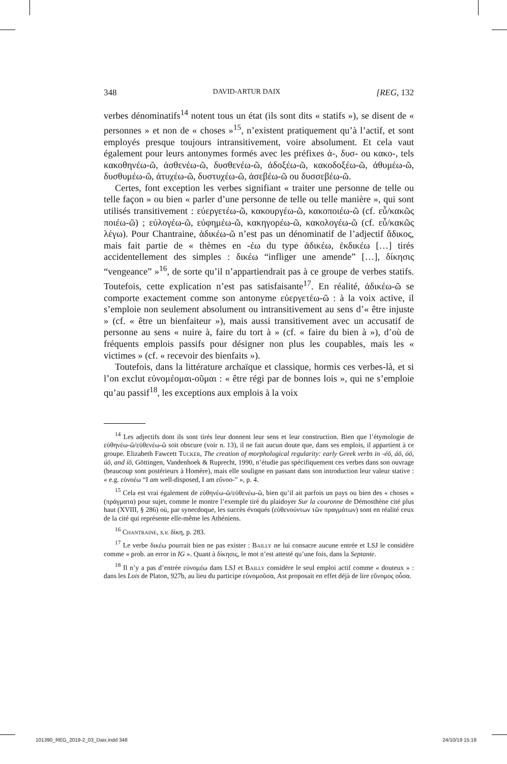348 DAVID-ARTUR DAIX [REG, 132
verbes dénominatifs<sup>14</sup> notent tous un état (ils sont dits « statifs »), se disent de « personnes » et non de « choses »<sup>15</sup>, n’existent pratiquement qu’à l’actif, et sont employés presque toujours intransitivement, voire absolument. Et cela vaut également pour leurs antonymes formés avec les préfixes ἀ-, δυσ- ou κακο-, tels κακοθηνέω-ῶ, ἀσθενέω-ῶ, δυσθενέω-ῶ, ἀδοξέω-ῶ, κακοδοξέω-ῶ, ἀθυμέω-ῶ, δυσθυμέω-ῶ, ἀτυχέω-ῶ, δυστυχέω-ῶ, ἀσεβέω-ῶ ou δυσσεβέω-ῶ.
Certes, font exception les verbes signifiant « traiter une personne de telle ou telle façon » ou bien « parler d’une personne de telle ou telle manière », qui sont utilisés transitivement : εὐεργετέω-ῶ, κακουργέω-ῶ, κακοποιέω-ῶ (cf. εὖ/κακῶς ποιέω-ῶ) ; εὐλογέω-ῶ, εὐφημέω-ῶ, κακηγορέω-ῶ, κακολογέω-ῶ (cf. εὖ/κακῶς λέγω). Pour Chantraine, ἀδικέω-ῶ n’est pas un dénominatif de l’adjectif ἄδικος, mais fait partie de « thèmes en -έω du type ἀδικέω, ἐκδικέω […] tirés accidentellement des simples : δικέω “infliger une amende” […], δίκησις “vengeance” »<sup>16</sup>, de sorte qu’il n’appartiendrait pas à ce groupe de verbes statifs. Toutefois, cette explication n’est pas satisfaisante<sup>17</sup>. En réalité, ἀδικέω-ῶ se comporte exactement comme son antonyme εὐεργετέω-ῶ : à la voix active, il s’emploie non seulement absolument ou intransitivement au sens d’« être injuste » (cf. « être un bienfaiteur »), mais aussi transitivement avec un accusatif de personne au sens « nuire à, faire du tort à » (cf. « faire du bien à »), d’où de fréquents emplois passifs pour désigner non plus les coupables, mais les « victimes » (cf. « recevoir des bienfaits »).
Toutefois, dans la littérature archaïque et classique, hormis ces verbes-là, et si l’on exclut εὐνομέομαι-οῦμαι : « être régi par de bonnes lois », qui ne s’emploie qu’au passif<sup>18</sup>, les exceptions aux emplois à la voix
<sup>14</sup> Les adjectifs dont ils sont tirés leur donnent leur sens et leur construction. Bien que l’étymologie de εὐθηνέω-ῶ/εὐθενέω-ῶ soit obscure (voir n. 13), il ne fait aucun doute que, dans ses emplois, il appartient à ce groupe. Elizabeth Fawcett Tucker, The creation of morphological regularity: early Greek verbs in -éō, áō, óō, úō, and íō, Göttingen, Vandenhoek & Ruprecht, 1990, n’étudie pas spécifiquement ces verbes dans son ouvrage (beaucoup sont postérieurs à Homère), mais elle souligne en passant dans son introduction leur valeur stative : « e.g. εὐνοέω “I am well-disposed, I am εὔνοο-” », p. 4.
<sup>15</sup> Cela est vrai également de εὐθηνέω-ῶ/εὐθενέω-ῶ, bien qu’il ait parfois un pays ou bien des « choses » (πράγματα) pour sujet, comme le montre l’exemple tiré du plaidoyer Sur la couronne de Démosthène cité plus haut (XVIII, § 286) où, par synecdoque, les succès évoqués (εὐθενούντων τῶν πραγμάτων) sont en réalité ceux de la cité qui représente elle-même les Athéniens.
<sup>16</sup> Chantraine, s.v. δίκη, p. 283.
<sup>17</sup> Le verbe δικέω pourrait bien ne pas exister : Bailly ne lui consacre aucune entrée et LSJ le considère comme « prob. an error in IG ». Quant à δίκησις, le mot n’est attesté qu’une fois, dans la Septante.
<sup>18</sup> Il n’y a pas d’entrée εὐνομέω dans LSJ et Bailly considère le seul emploi actif comme « douteux » : dans les Lois de Platon, 927b, au lieu du participe εὐνομοῦσα, Ast proposait en effet déjà de lire εὔνομος οὖσα.
101390_REG_2019-2_03_Daix.indd 348 24/10/19 15:18